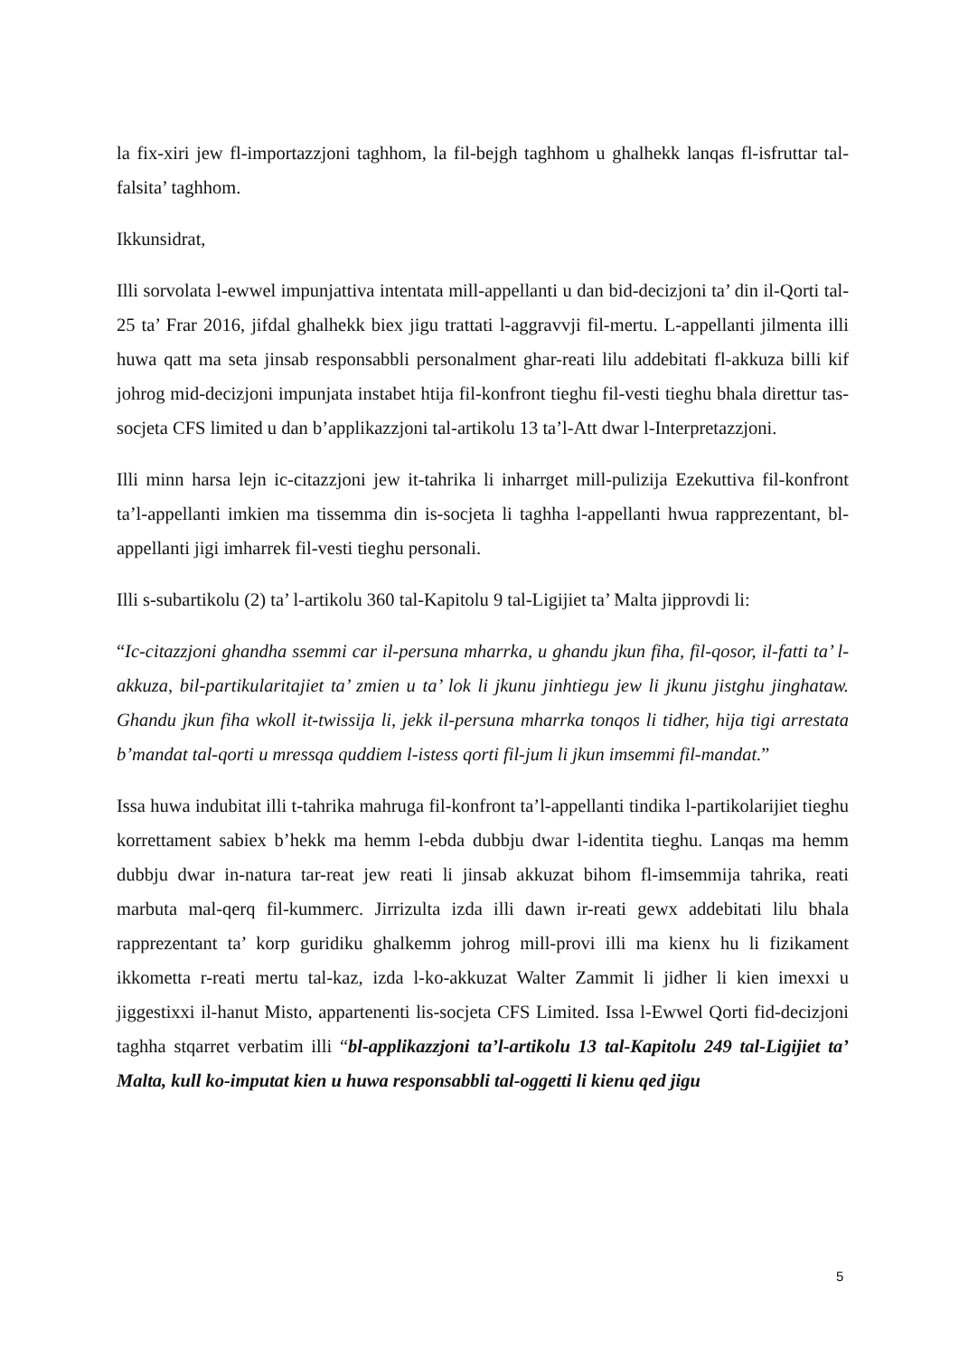la fix-xiri jew fl-importazzjoni taghhom, la fil-bejgh taghhom u ghalhekk lanqas fl-isfruttar tal-falsita’ taghhom.
Ikkunsidrat,
Illi sorvolata l-ewwel impunjattiva intentata mill-appellanti u dan bid-decizjoni ta’ din il-Qorti tal-25 ta’ Frar 2016, jifdal ghalhekk biex jigu trattati l-aggravvji fil-mertu. L-appellanti jilmenta illi huwa qatt ma seta jinsab responsabbli personalment ghar-reati lilu addebitati fl-akkuza billi kif johrog mid-decizjoni impunjata instabet htija fil-konfront tieghu fil-vesti tieghu bhala direttur tas-socjeta CFS limited u dan b’applikazzjoni tal-artikolu 13 ta’l-Att dwar l-Interpretazzjoni.
Illi minn harsa lejn ic-citazzjoni jew it-tahrika li inharrget mill-pulizija Ezekuttiva fil-konfront ta’l-appellanti imkien ma tissemma din is-socjeta li taghha l-appellanti hwua rapprezentant, bl-appellanti jigi imharrek fil-vesti tieghu personali.
Illi s-subartikolu (2) ta’ l-artikolu 360 tal-Kapitolu 9 tal-Ligijiet ta’ Malta jipprovdi li:
“Ic-citazzjoni ghandha ssemmi car il-persuna mharrka, u ghandu jkun fiha, fil-qosor, il-fatti ta’ l-akkuza, bil-partikularitajiet ta’ zmien u ta’ lok li jkunu jinhtiegu jew li jkunu jistghu jinghataw. Ghandu jkun fiha wkoll it-twissija li, jekk il-persuna mharrka tonqos li tidher, hija tigi arrestata b’mandat tal-qorti u mressqa quddiem l-istess qorti fil-jum li jkun imsemmi fil-mandat.”
Issa huwa indubitat illi t-tahrika mahruga fil-konfront ta’l-appellanti tindika l-partikolarijiet tieghu korrettament sabiex b’hekk ma hemm l-ebda dubbju dwar l-identita tieghu. Lanqas ma hemm dubbju dwar in-natura tar-reat jew reati li jinsab akkuzat bihom fl-imsemmija tahrika, reati marbuta mal-qerq fil-kummerc. Jirrizulta izda illi dawn ir-reati gewx addebitati lilu bhala rapprezentant ta’ korp guridiku ghalkemm johrog mill-provi illi ma kienx hu li fizikament ikkometta r-reati mertu tal-kaz, izda l-ko-akkuzat Walter Zammit li jidher li kien imexxi u jiggestixxi il-hanut Misto, appartenenti lis-socjeta CFS Limited. Issa l-Ewwel Qorti fid-decizjoni taghha stqarret verbatim illi “bl-applikazzjoni ta’l-artikolu 13 tal-Kapitolu 249 tal-Ligijiet ta’ Malta, kull ko-imputat kien u huwa responsabbli tal-oggetti li kienu qed jigu
5